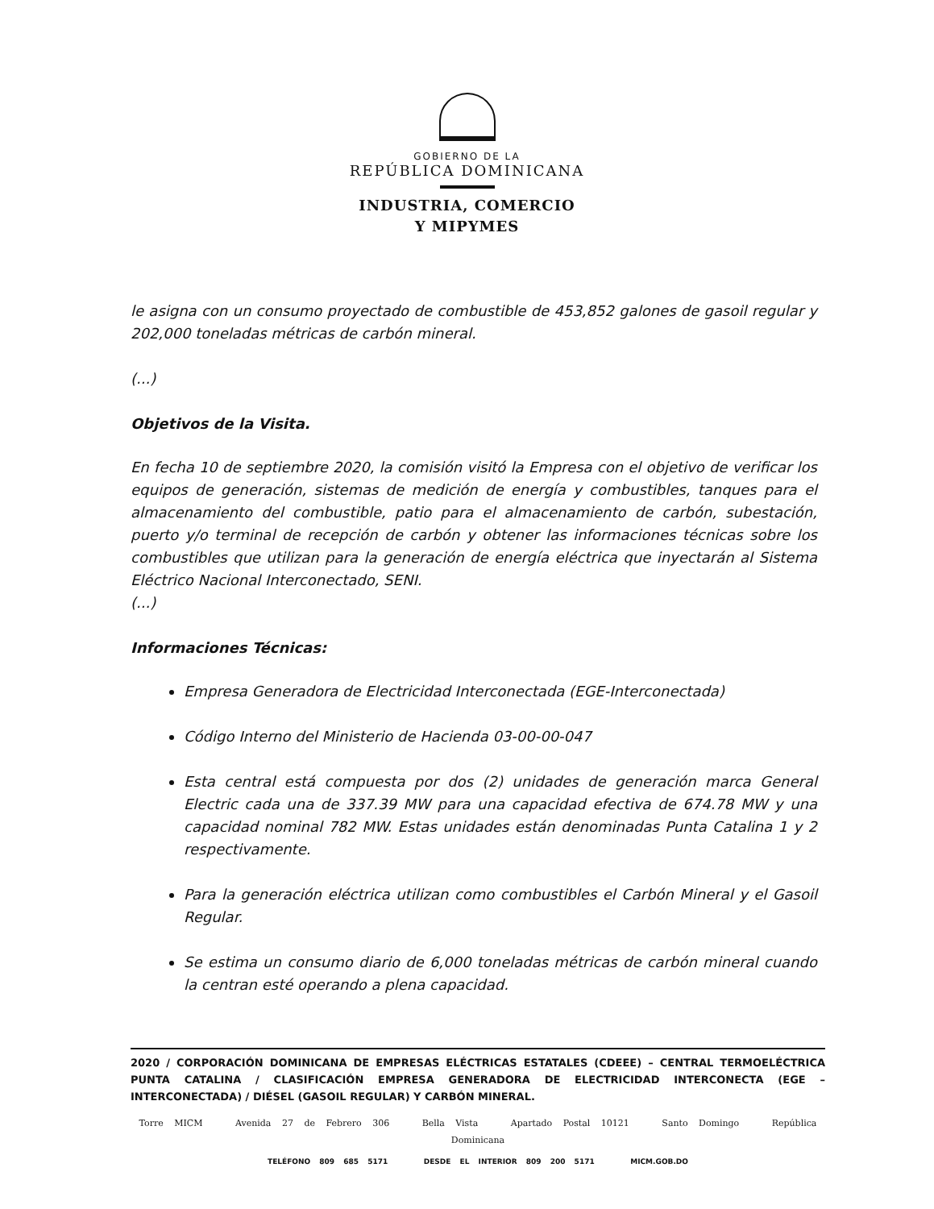GOBIERNO DE LA
REPÚBLICA DOMINICANA
INDUSTRIA, COMERCIO
Y MIPYMES
le asigna con un consumo proyectado de combustible de 453,852 galones de gasoil regular y 202,000 toneladas métricas de carbón mineral.
(...)
Objetivos de la Visita.
En fecha 10 de septiembre 2020, la comisión visitó la Empresa con el objetivo de verificar los equipos de generación, sistemas de medición de energía y combustibles, tanques para el almacenamiento del combustible, patio para el almacenamiento de carbón, subestación, puerto y/o terminal de recepción de carbón y obtener las informaciones técnicas sobre los combustibles que utilizan para la generación de energía eléctrica que inyectarán al Sistema Eléctrico Nacional Interconectado, SENI.
(...)
Informaciones Técnicas:
Empresa Generadora de Electricidad Interconectada (EGE-Interconectada)
Código Interno del Ministerio de Hacienda 03-00-00-047
Esta central está compuesta por dos (2) unidades de generación marca General Electric cada una de 337.39 MW para una capacidad efectiva de 674.78 MW y una capacidad nominal 782 MW. Estas unidades están denominadas Punta Catalina 1 y 2 respectivamente.
Para la generación eléctrica utilizan como combustibles el Carbón Mineral y el Gasoil Regular.
Se estima un consumo diario de 6,000 toneladas métricas de carbón mineral cuando la centran esté operando a plena capacidad.
2020 / CORPORACIÓN DOMINICANA DE EMPRESAS ELÉCTRICAS ESTATALES (CDEEE) – CENTRAL TERMOELÉCTRICA PUNTA CATALINA / CLASIFICACIÓN EMPRESA GENERADORA DE ELECTRICIDAD INTERCONECTA (EGE – INTERCONECTADA) / DIÉSEL (GASOIL REGULAR) Y CARBÓN MINERAL.
Torre MICM Avenida 27 de Febrero 306 Bella Vista Apartado Postal 10121 Santo Domingo República Dominicana
TELÉFONO 809 685 5171 DESDE EL INTERIOR 809 200 5171 MICM.GOB.DO